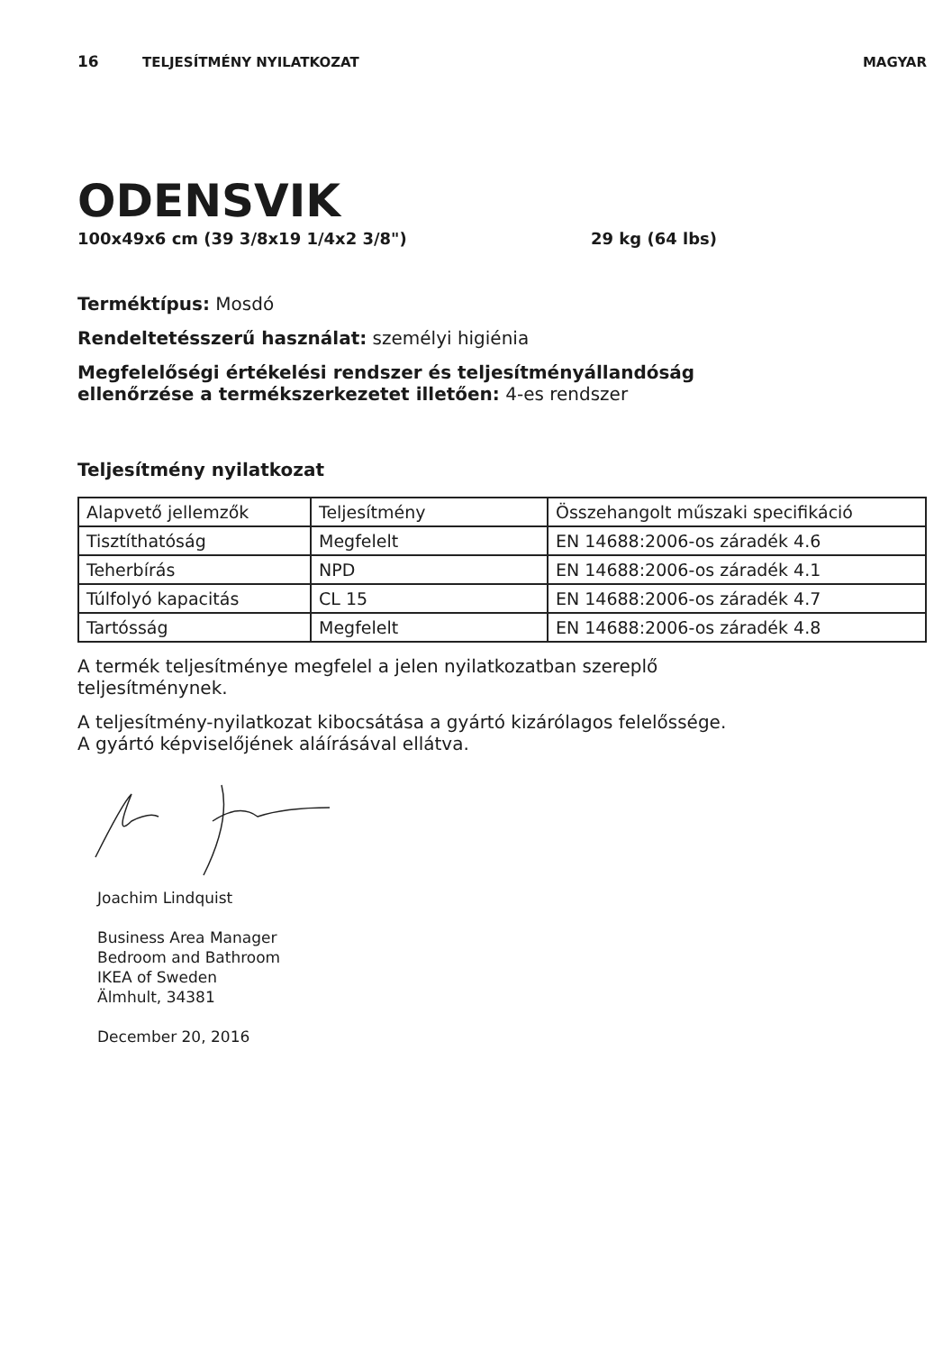16 TELJESÍTMÉNY NYILATKOZAT MAGYAR
ODENSVIK
100x49x6 cm (39 3/8x19 1/4x2 3/8") 29 kg (64 lbs)
Terméktípus: Mosdó
Rendeltetésszerű használat: személyi higiénia
Megfelelőségi értékelési rendszer és teljesítményállandóság
ellenőrzése a termékszerkezetet illetően: 4-es rendszer
Teljesítmény nyilatkozat
| Alapvető jellemzők | Teljesítmény | Összehangolt műszaki specifikáció |
| Tisztíthatóság | Megfelelt | EN 14688:2006-os záradék 4.6 |
| Teherbírás | NPD | EN 14688:2006-os záradék 4.1 |
| Túlfolyó kapacitás | CL 15 | EN 14688:2006-os záradék 4.7 |
| Tartósság | Megfelelt | EN 14688:2006-os záradék 4.8 |
A termék teljesítménye megfelel a jelen nyilatkozatban szereplő
teljesítménynek.
A teljesítmény-nyilatkozat kibocsátása a gyártó kizárólagos felelőssége.
A gyártó képviselőjének aláírásával ellátva.
Joachim Lindquist
Business Area Manager
Bedroom and Bathroom
IKEA of Sweden
Älmhult, 34381
December 20, 2016